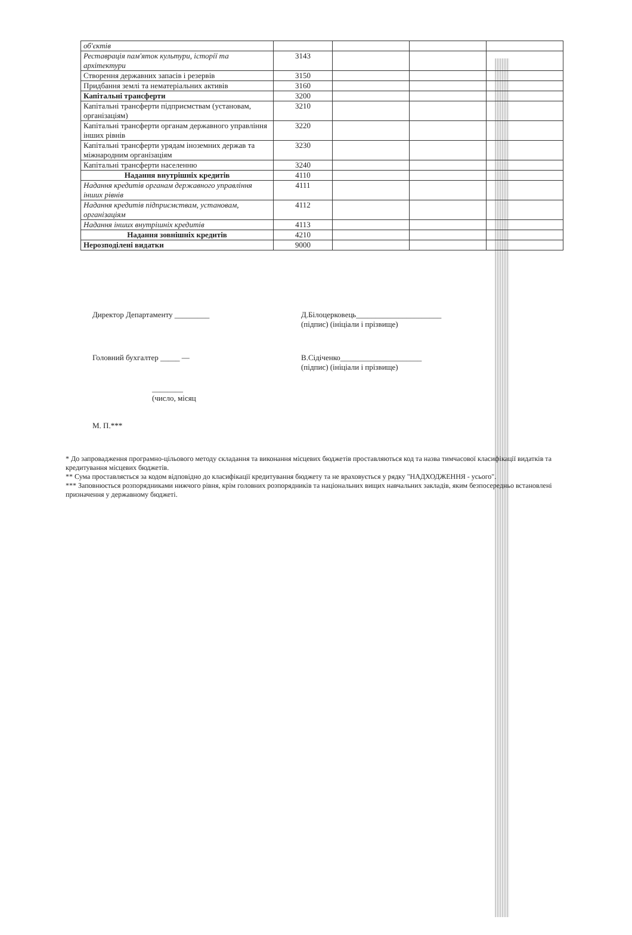| об'єктів | | | | |
| Реставрація пам'яток культури, історії та архітектури | 3143 | | | |
| Створення державних запасів і резервів | 3150 | | | |
| Придбання землі та нематеріальних активів | 3160 | | | |
| Капітальні трансферти | 3200 | | | |
| Капітальні трансферти підприємствам (установам, організаціям) | 3210 | | | |
| Капітальні трансферти органам державного управління інших рівнів | 3220 | | | |
| Капітальні трансферти урядам іноземних держав та міжнародним організаціям | 3230 | | | |
| Капітальні трансферти населенню | 3240 | | | |
| Надання внутрішніх кредитів | 4110 | | | |
| Надання кредитів органам державного управління інших рівнів | 4111 | | | |
| Надання кредитів підприємствам, установам, організаціям | 4112 | | | |
| Надання інших внутрішніх кредитів | 4113 | | | |
| Надання зовнішніх кредитів | 4210 | | | |
| Нерозподілені видатки | 9000 | | | |
Директор Департаменту _________ Д.Білоцерковець______________________
(підпис) (ініціали і прізвище)
Головний бухгалтер _____ — В.Сідіченко_____________________
(підпис) (ініціали і прізвище)
________
(число, місяц
М. П.***
* До запровадження програмно-цільового методу складання та виконання місцевих бюджетів проставляються код та назва тимчасової класифікації видатків та кредитування місцевих бюджетів.
** Сума проставляється за кодом відповідно до класифікації кредитування бюджету та не враховується у рядку "НАДХОДЖЕННЯ - усього".
*** Заповнюється розпорядниками нижчого рівня, крім головних розпорядників та національних вищих навчальних закладів, яким безпосередньо встановлені призначення у державному бюджеті.